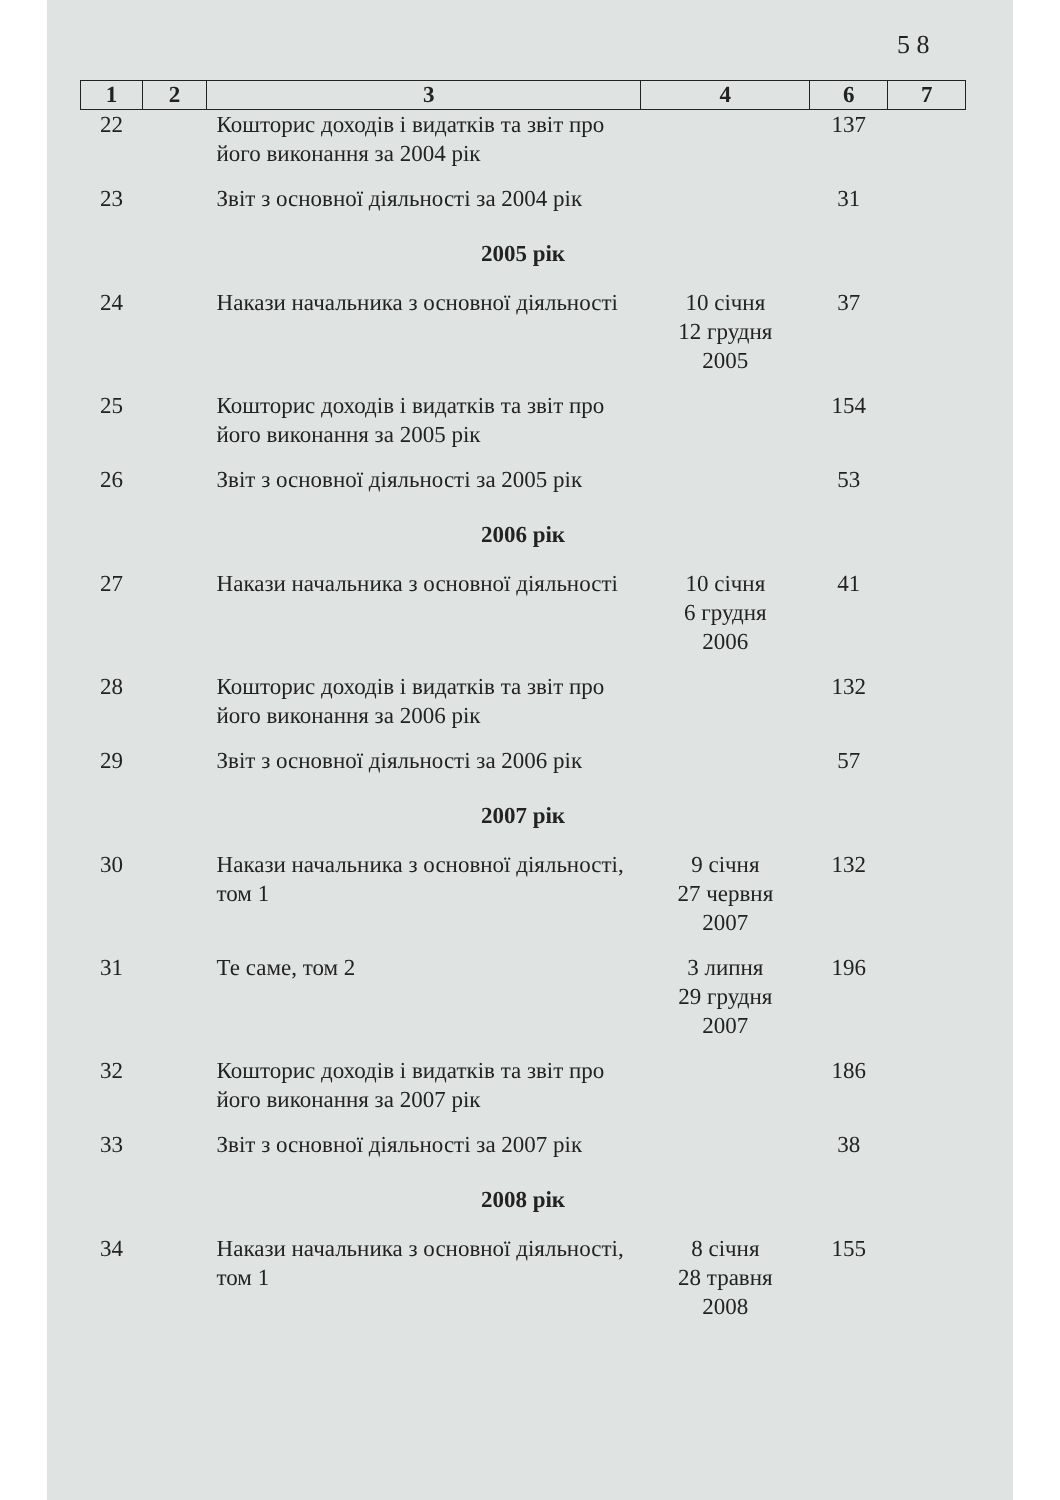5 8
| 1 | 2 | 3 | 4 | 6 | 7 |
| --- | --- | --- | --- | --- | --- |
| 22 | | Кошторис доходів і видатків та звіт про його виконання за 2004 рік | | 137 | |
| 23 | | Звіт з основної діяльності за 2004 рік | | 31 | |
| 2005 рік | | | | | |
| 24 | | Накази начальника з основної діяльності | 10 січня 12 грудня 2005 | 37 | |
| 25 | | Кошторис доходів і видатків та звіт про його виконання за 2005 рік | | 154 | |
| 26 | | Звіт з основної діяльності за 2005 рік | | 53 | |
| 2006 рік | | | | | |
| 27 | | Накази начальника з основної діяльності | 10 січня 6 грудня 2006 | 41 | |
| 28 | | Кошторис доходів і видатків та звіт про його виконання за 2006 рік | | 132 | |
| 29 | | Звіт з основної діяльності за 2006 рік | | 57 | |
| 2007 рік | | | | | |
| 30 | | Накази начальника з основної діяльності, том 1 | 9 січня 27 червня 2007 | 132 | |
| 31 | | Те саме, том 2 | 3 липня 29 грудня 2007 | 196 | |
| 32 | | Кошторис доходів і видатків та звіт про його виконання за 2007 рік | | 186 | |
| 33 | | Звіт з основної діяльності за 2007 рік | | 38 | |
| 2008 рік | | | | | |
| 34 | | Накази начальника з основної діяльності, том 1 | 8 січня 28 травня 2008 | 155 | |